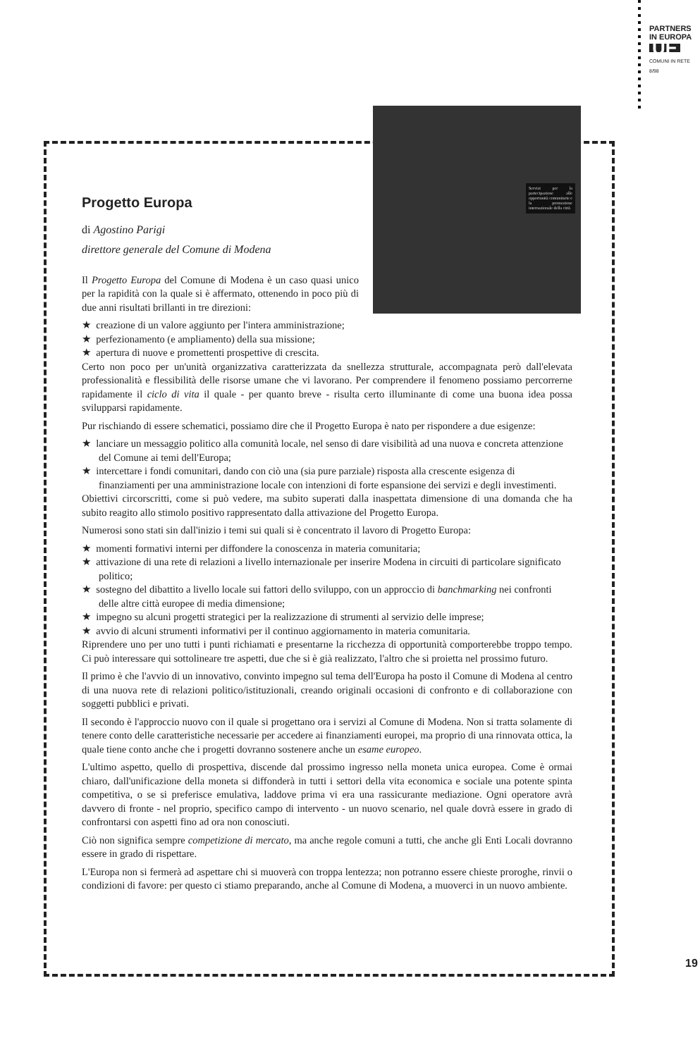PARTNERS
IN EUROPA
UE
COMUNI IN RETE
8/98
Servizi per la partecipazione alle opportunità comunitarie e la promozione internazionale della città
Progetto Europa
di Agostino Parigi
direttore generale del Comune di Modena
Il Progetto Europa del Comune di Modena è un caso quasi unico per la rapidità con la quale si è affermato, ottenendo in poco più di due anni risultati brillanti in tre direzioni:
★ creazione di un valore aggiunto per l'intera amministrazione;
★ perfezionamento (e ampliamento) della sua missione;
★ apertura di nuove e promettenti prospettive di crescita.
Certo non poco per un'unità organizzativa caratterizzata da snellezza strutturale, accompagnata però dall'elevata professionalità e flessibilità delle risorse umane che vi lavorano. Per comprendere il fenomeno possiamo percorrerne rapidamente il ciclo di vita il quale - per quanto breve - risulta certo illuminante di come una buona idea possa svilupparsi rapidamente.
Pur rischiando di essere schematici, possiamo dire che il Progetto Europa è nato per rispondere a due esigenze:
★ lanciare un messaggio politico alla comunità locale, nel senso di dare visibilità ad una nuova e concreta attenzione del Comune ai temi dell'Europa;
★ intercettare i fondi comunitari, dando con ciò una (sia pure parziale) risposta alla crescente esigenza di finanziamenti per una amministrazione locale con intenzioni di forte espansione dei servizi e degli investimenti.
Obiettivi circorscritti, come si può vedere, ma subito superati dalla inaspettata dimensione di una domanda che ha subito reagito allo stimolo positivo rappresentato dalla attivazione del Progetto Europa.
Numerosi sono stati sin dall'inizio i temi sui quali si è concentrato il lavoro di Progetto Europa:
★ momenti formativi interni per diffondere la conoscenza in materia comunitaria;
★ attivazione di una rete di relazioni a livello internazionale per inserire Modena in circuiti di particolare significato politico;
★ sostegno del dibattito a livello locale sui fattori dello sviluppo, con un approccio di banchmarking nei confronti delle altre città europee di media dimensione;
★ impegno su alcuni progetti strategici per la realizzazione di strumenti al servizio delle imprese;
★ avvio di alcuni strumenti informativi per il continuo aggiornamento in materia comunitaria.
Riprendere uno per uno tutti i punti richiamati e presentarne la ricchezza di opportunità comporterebbe troppo tempo. Ci può interessare qui sottolineare tre aspetti, due che si è già realizzato, l'altro che si proietta nel prossimo futuro.
Il primo è che l'avvio di un innovativo, convinto impegno sul tema dell'Europa ha posto il Comune di Modena al centro di una nuova rete di relazioni politico/istituzionali, creando originali occasioni di confronto e di collaborazione con soggetti pubblici e privati.
Il secondo è l'approccio nuovo con il quale si progettano ora i servizi al Comune di Modena. Non si tratta solamente di tenere conto delle caratteristiche necessarie per accedere ai finanziamenti europei, ma proprio di una rinnovata ottica, la quale tiene conto anche che i progetti dovranno sostenere anche un esame europeo.
L'ultimo aspetto, quello di prospettiva, discende dal prossimo ingresso nella moneta unica europea. Come è ormai chiaro, dall'unificazione della moneta si diffonderà in tutti i settori della vita economica e sociale una potente spinta competitiva, o se si preferisce emulativa, laddove prima vi era una rassicurante mediazione. Ogni operatore avrà davvero di fronte - nel proprio, specifico campo di intervento - un nuovo scenario, nel quale dovrà essere in grado di confrontarsi con aspetti fino ad ora non conosciuti.
Ciò non significa sempre competizione di mercato, ma anche regole comuni a tutti, che anche gli Enti Locali dovranno essere in grado di rispettare.
L'Europa non si fermerà ad aspettare chi si muoverà con troppa lentezza; non potranno essere chieste proroghe, rinvii o condizioni di favore: per questo ci stiamo preparando, anche al Comune di Modena, a muoverci in un nuovo ambiente.
19